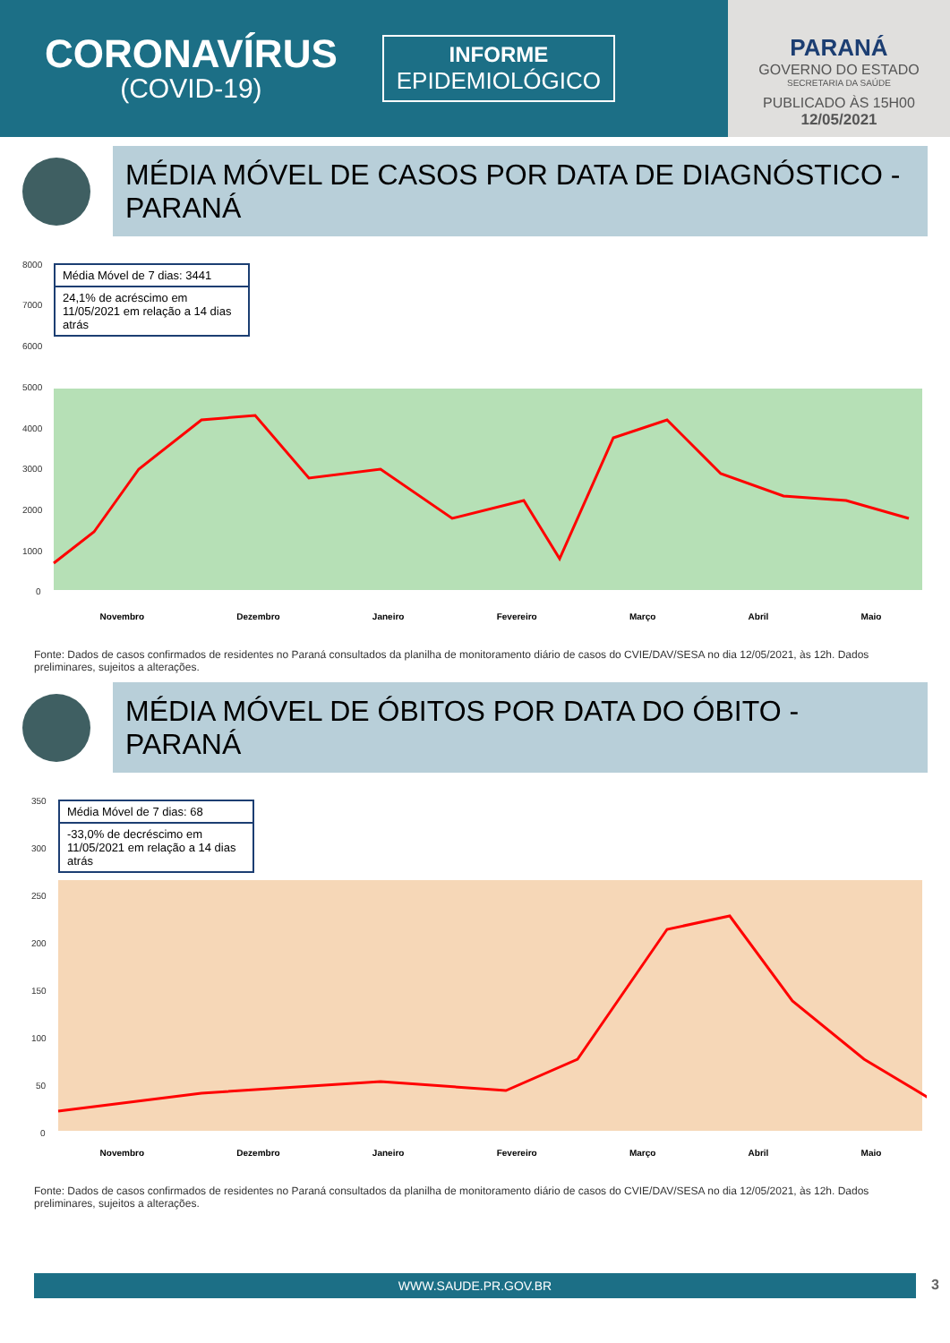CORONAVÍRUS
(COVID-19)
INFORME
EPIDEMIOLÓGICO
PARANÁ
GOVERNO DO ESTADO
SECRETARIA DA SAÚDE
PUBLICADO ÀS 15H00
12/05/2021
MÉDIA MÓVEL DE CASOS POR DATA DE DIAGNÓSTICO - PARANÁ
8000
7000
6000
5000
4000
3000
2000
1000
0
Média Móvel de 7 dias: 3441
24,1% de acréscimo em 11/05/2021 em relação a 14 dias atrás
Novembro Dezembro Janeiro Fevereiro Março Abril Maio
Fonte: Dados de casos confirmados de residentes no Paraná consultados da planilha de monitoramento diário de casos do CVIE/DAV/SESA no dia 12/05/2021, às 12h. Dados preliminares, sujeitos a alterações.
MÉDIA MÓVEL DE ÓBITOS POR DATA DO ÓBITO - PARANÁ
350
300
250
200
150
100
50
0
Média Móvel de 7 dias: 68
-33,0% de decréscimo em 11/05/2021 em relação a 14 dias atrás
Novembro Dezembro Janeiro Fevereiro Março Abril Maio
Fonte: Dados de casos confirmados de residentes no Paraná consultados da planilha de monitoramento diário de casos do CVIE/DAV/SESA no dia 12/05/2021, às 12h. Dados preliminares, sujeitos a alterações.
WWW.SAUDE.PR.GOV.BR 3